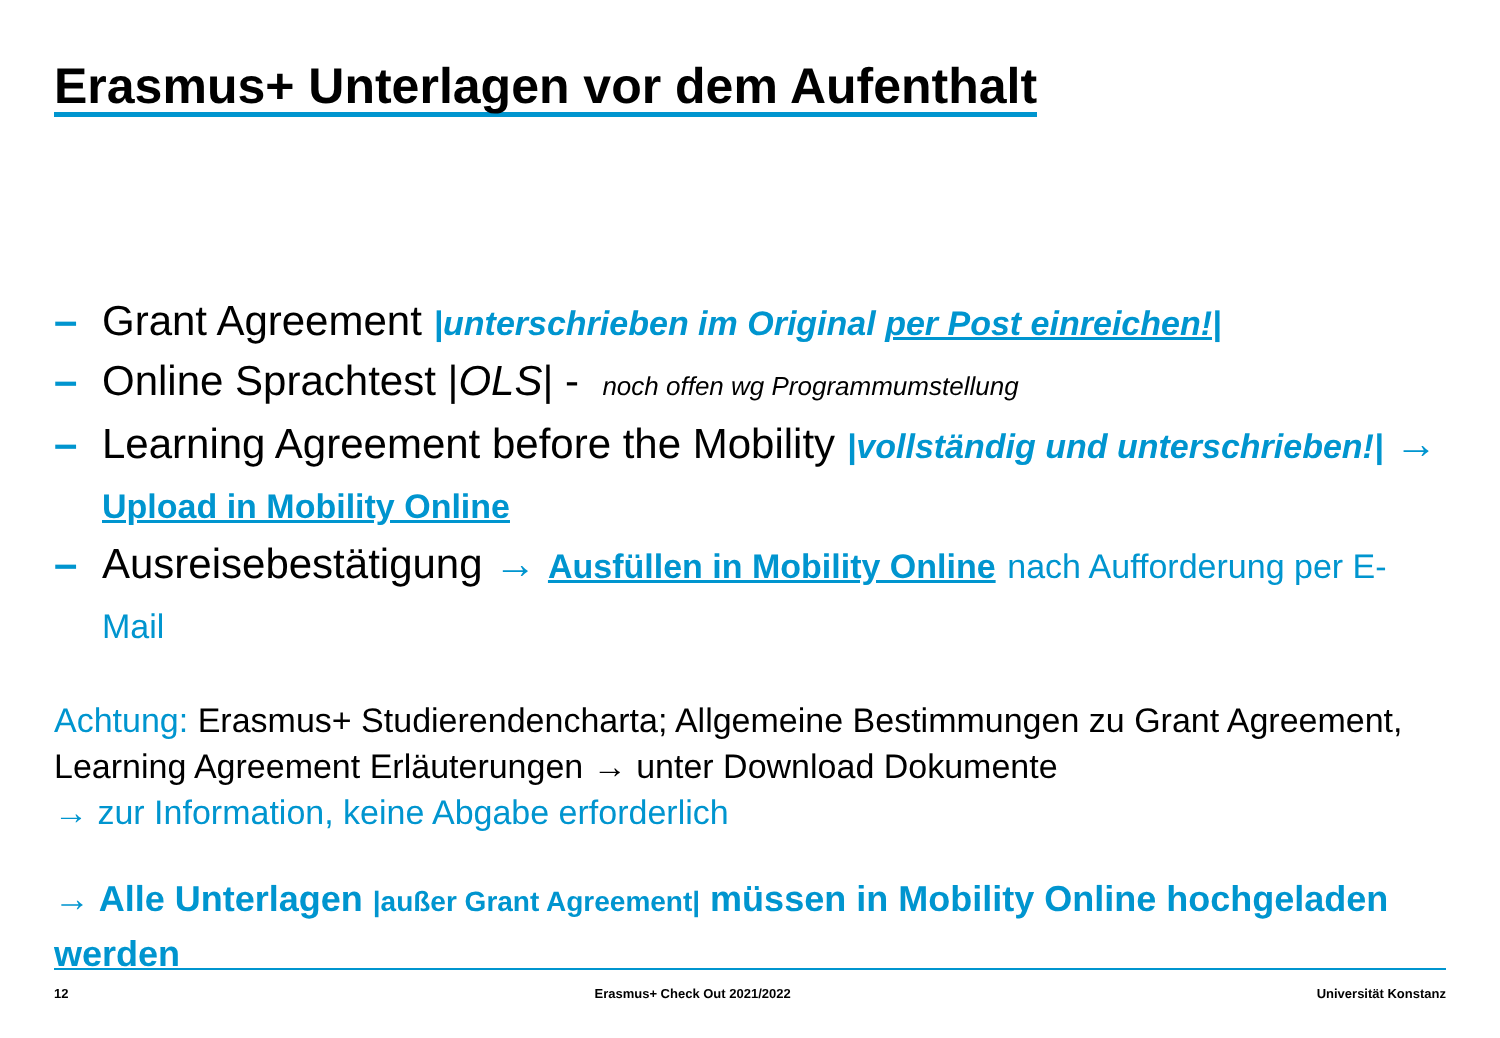Erasmus+ Unterlagen vor dem Aufenthalt
– Grant Agreement |unterschrieben im Original per Post einreichen!|
– Online Sprachtest |OLS| - noch offen wg Programmumstellung
– Learning Agreement before the Mobility |vollständig und unterschrieben!| → Upload in Mobility Online
– Ausreisebestätigung → Ausfüllen in Mobility Online nach Aufforderung per E-Mail
Achtung: Erasmus+ Studierendencharta; Allgemeine Bestimmungen zu Grant Agreement, Learning Agreement Erläuterungen → unter Download Dokumente
→ zur Information, keine Abgabe erforderlich
→ Alle Unterlagen |außer Grant Agreement| müssen in Mobility Online hochgeladen werden
12 Erasmus+ Check Out 2021/2022 Universität Konstanz